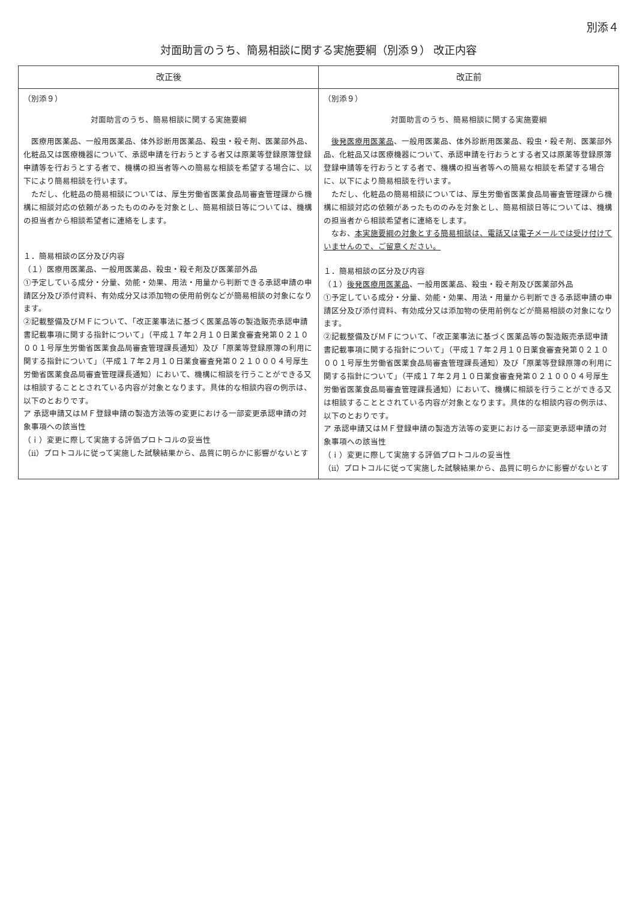別添４
対面助言のうち、簡易相談に関する実施要綱（別添９） 改正内容
| 改正後 | 改正前 |
| --- | --- |
| （別添９） 対面助言のうち、簡易相談に関する実施要綱 医療用医薬品、一般用医薬品、体外診断用医薬品、殺虫・殺そ剤、医薬部外品、化粧品又は医療機器について、承認申請を行おうとする者又は原薬等登録原簿登録申請等を行おうとする者で、機構の担当者等への簡易な相談を希望する場合に、以下により簡易相談を行います。 ただし、化粧品の簡易相談については、厚生労働省医薬食品局審査管理課から機構に相談対応の依頼があったもののみを対象とし、簡易相談日等については、機構の担当者から相談希望者に連絡をします。 １．簡易相談の区分及び内容 （１）医療用医薬品、一般用医薬品、殺虫・殺そ剤及び医薬部外品 ①予定している成分・分量、効能・効果、用法・用量から判断できる承認申請の申請区分及び添付資料、有効成分又は添加物の使用前例などが簡易相談の対象になります。 ②記載整備及びＭＦについて、「改正薬事法に基づく医薬品等の製造販売承認申請書記載事項に関する指針について」（平成１７年２月１０日薬食審査発第０２１０００１号厚生労働省医薬食品局審査管理課長通知）及び「原薬等登録原簿の利用に関する指針について」（平成１７年２月１０日薬食審査発第０２１０００４号厚生労働省医薬食品局審査管理課長通知）において、機構に相談を行うことができる又は相談することとされている内容が対象となります。具体的な相談内容の例示は、以下のとおりです。 ア 承認申請又はＭＦ登録申請の製造方法等の変更における一部変更承認申請の対象事項への該当性 （ｉ）変更に際して実施する評価プロトコルの妥当性 （ii）プロトコルに従って実施した試験結果から、品質に明らかに影響がないとす | （別添９） 対面助言のうち、簡易相談に関する実施要綱 後発医療用医薬品 、一般用医薬品、体外診断用医薬品、殺虫・殺そ剤、医薬部外品、化粧品又は医療機器について、承認申請を行おうとする者又は原薬等登録原簿登録申請等を行おうとする者で、機構の担当者等への簡易な相談を希望する場合に、以下により簡易相談を行います。 ただし、化粧品の簡易相談については、厚生労働省医薬食品局審査管理課から機構に相談対応の依頼があったもののみを対象とし、簡易相談日等については、機構の担当者から相談希望者に連絡をします。 なお、 本実施要綱の対象とする簡易相談は、電話又は電子メールでは受け付けていませんので、ご留意ください。 １．簡易相談の区分及び内容 （１） 後発医療用医薬品 、一般用医薬品、殺虫・殺そ剤及び医薬部外品 ①予定している成分・分量、効能・効果、用法・用量から判断できる承認申請の申請区分及び添付資料、有効成分又は添加物の使用前例などが簡易相談の対象になります。 ②記載整備及びＭＦについて、「改正薬事法に基づく医薬品等の製造販売承認申請書記載事項に関する指針について」（平成１７年２月１０日薬食審査発第０２１０００１号厚生労働省医薬食品局審査管理課長通知）及び「原薬等登録原簿の利用に関する指針について」（平成１７年２月１０日薬食審査発第０２１０００４号厚生労働省医薬食品局審査管理課長通知）において、機構に相談を行うことができる又は相談することとされている内容が対象となります。具体的な相談内容の例示は、以下のとおりです。 ア 承認申請又はＭＦ登録申請の製造方法等の変更における一部変更承認申請の対象事項への該当性 （ｉ）変更に際して実施する評価プロトコルの妥当性 （ii）プロトコルに従って実施した試験結果から、品質に明らかに影響がないとす |